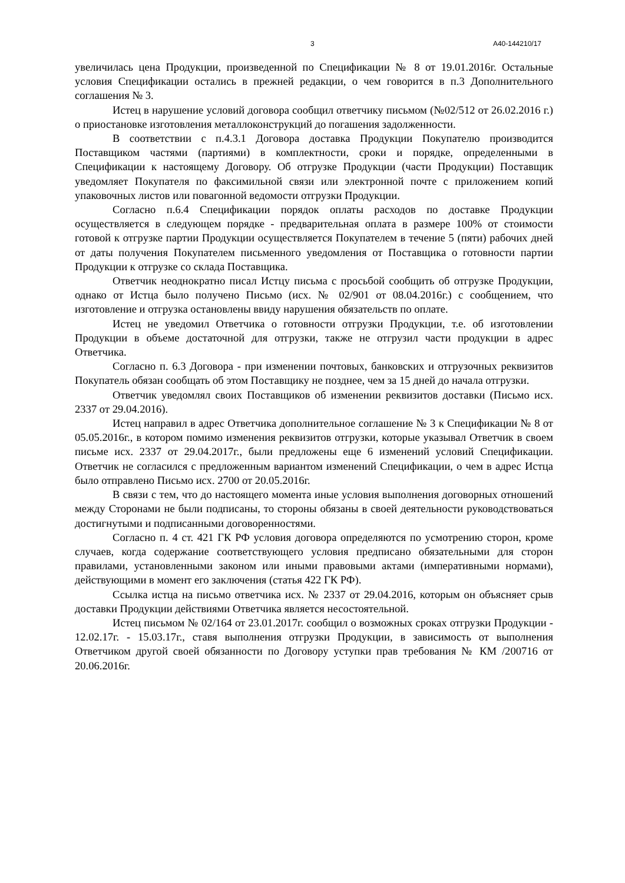3 А40-144210/17
увеличилась цена Продукции, произведенной по Спецификации № 8 от 19.01.2016г. Остальные условия Спецификации остались в прежней редакции, о чем говорится в п.3 Дополнительного соглашения № 3.
Истец в нарушение условий договора сообщил ответчику письмом (№02/512 от 26.02.2016 г.) о приостановке изготовления металлоконструкций до погашения задолженности.
В соответствии с п.4.3.1 Договора доставка Продукции Покупателю производится Поставщиком частями (партиями) в комплектности, сроки и порядке, определенными в Спецификации к настоящему Договору. Об отгрузке Продукции (части Продукции) Поставщик уведомляет Покупателя по факсимильной связи или электронной почте с приложением копий упаковочных листов или повагонной ведомости отгрузки Продукции.
Согласно п.6.4 Спецификации порядок оплаты расходов по доставке Продукции осуществляется в следующем порядке - предварительная оплата в размере 100% от стоимости готовой к отгрузке партии Продукции осуществляется Покупателем в течение 5 (пяти) рабочих дней от даты получения Покупателем письменного уведомления от Поставщика о готовности партии Продукции к отгрузке со склада Поставщика.
Ответчик неоднократно писал Истцу письма с просьбой сообщить об отгрузке Продукции, однако от Истца было получено Письмо (исх. № 02/901 от 08.04.2016г.) с сообщением, что изготовление и отгрузка остановлены ввиду нарушения обязательств по оплате.
Истец не уведомил Ответчика о готовности отгрузки Продукции, т.е. об изготовлении Продукции в объеме достаточной для отгрузки, также не отгрузил части продукции в адрес Ответчика.
Согласно п. 6.3 Договора - при изменении почтовых, банковских и отгрузочных реквизитов Покупатель обязан сообщать об этом Поставщику не позднее, чем за 15 дней до начала отгрузки.
Ответчик уведомлял своих Поставщиков об изменении реквизитов доставки (Письмо исх. 2337 от 29.04.2016).
Истец направил в адрес Ответчика дополнительное соглашение № 3 к Спецификации № 8 от 05.05.2016г., в котором помимо изменения реквизитов отгрузки, которые указывал Ответчик в своем письме исх. 2337 от 29.04.2017г., были предложены еще 6 изменений условий Спецификации. Ответчик не согласился с предложенным вариантом изменений Спецификации, о чем в адрес Истца было отправлено Письмо исх. 2700 от 20.05.2016г.
В связи с тем, что до настоящего момента иные условия выполнения договорных отношений между Сторонами не были подписаны, то стороны обязаны в своей деятельности руководствоваться достигнутыми и подписанными договоренностями.
Согласно п. 4 ст. 421 ГК РФ условия договора определяются по усмотрению сторон, кроме случаев, когда содержание соответствующего условия предписано обязательными для сторон правилами, установленными законом или иными правовыми актами (императивными нормами), действующими в момент его заключения (статья 422 ГК РФ).
Ссылка истца на письмо ответчика исх. № 2337 от 29.04.2016, которым он объясняет срыв доставки Продукции действиями Ответчика является несостоятельной.
Истец письмом № 02/164 от 23.01.2017г. сообщил о возможных сроках отгрузки Продукции - 12.02.17г. - 15.03.17г., ставя выполнения отгрузки Продукции, в зависимость от выполнения Ответчиком другой своей обязанности по Договору уступки прав требования № КМ /200716 от 20.06.2016г.